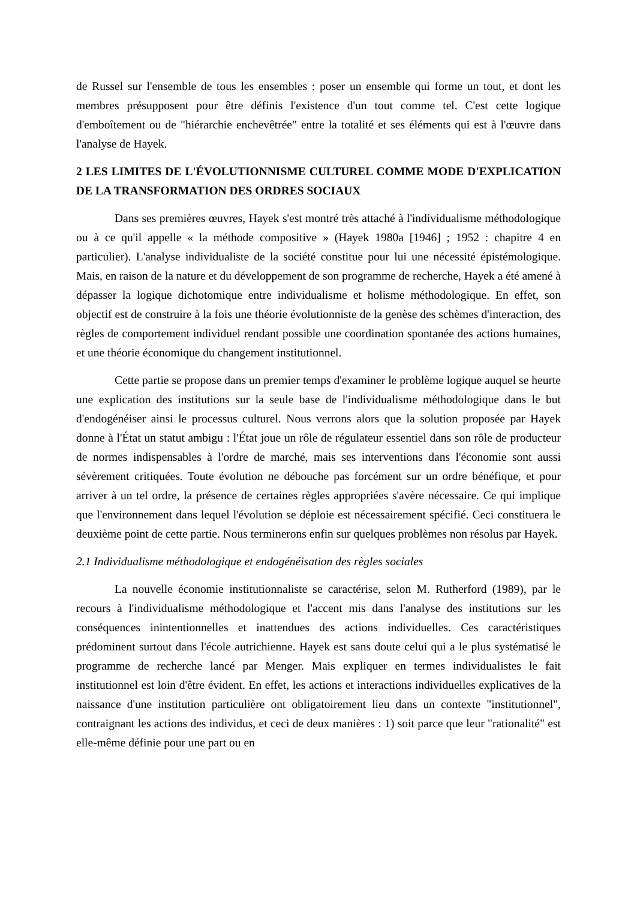de Russel sur l'ensemble de tous les ensembles : poser un ensemble qui forme un tout, et dont les membres présupposent pour être définis l'existence d'un tout comme tel. C'est cette logique d'emboîtement ou de "hiérarchie enchevêtrée" entre la totalité et ses éléments qui est à l'œuvre dans l'analyse de Hayek.
2 LES LIMITES DE L'ÉVOLUTIONNISME CULTUREL COMME MODE D'EXPLICATION DE LA TRANSFORMATION DES ORDRES SOCIAUX
Dans ses premières œuvres, Hayek s'est montré très attaché à l'individualisme méthodologique ou à ce qu'il appelle « la méthode compositive » (Hayek 1980a [1946] ; 1952 : chapitre 4 en particulier). L'analyse individualiste de la société constitue pour lui une nécessité épistémologique. Mais, en raison de la nature et du développement de son programme de recherche, Hayek a été amené à dépasser la logique dichotomique entre individualisme et holisme méthodologique. En effet, son objectif est de construire à la fois une théorie évolutionniste de la genèse des schèmes d'interaction, des règles de comportement individuel rendant possible une coordination spontanée des actions humaines, et une théorie économique du changement institutionnel.
Cette partie se propose dans un premier temps d'examiner le problème logique auquel se heurte une explication des institutions sur la seule base de l'individualisme méthodologique dans le but d'endogénéiser ainsi le processus culturel. Nous verrons alors que la solution proposée par Hayek donne à l'État un statut ambigu : l'État joue un rôle de régulateur essentiel dans son rôle de producteur de normes indispensables à l'ordre de marché, mais ses interventions dans l'économie sont aussi sévèrement critiquées. Toute évolution ne débouche pas forcément sur un ordre bénéfique, et pour arriver à un tel ordre, la présence de certaines règles appropriées s'avère nécessaire. Ce qui implique que l'environnement dans lequel l'évolution se déploie est nécessairement spécifié. Ceci constituera le deuxième point de cette partie. Nous terminerons enfin sur quelques problèmes non résolus par Hayek.
2.1 Individualisme méthodologique et endogénéisation des règles sociales
La nouvelle économie institutionnaliste se caractérise, selon M. Rutherford (1989), par le recours à l'individualisme méthodologique et l'accent mis dans l'analyse des institutions sur les conséquences inintentionnelles et inattendues des actions individuelles. Ces caractéristiques prédominent surtout dans l'école autrichienne. Hayek est sans doute celui qui a le plus systématisé le programme de recherche lancé par Menger. Mais expliquer en termes individualistes le fait institutionnel est loin d'être évident. En effet, les actions et interactions individuelles explicatives de la naissance d'une institution particulière ont obligatoirement lieu dans un contexte "institutionnel", contraignant les actions des individus, et ceci de deux manières : 1) soit parce que leur "rationalité" est elle-même définie pour une part ou en